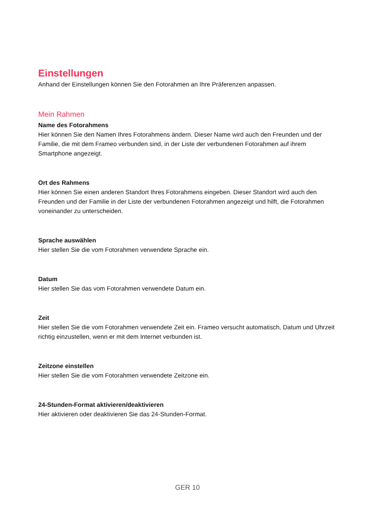Einstellungen
Anhand der Einstellungen können Sie den Fotorahmen an Ihre Präferenzen anpassen.
Mein Rahmen
Name des Fotorahmens
Hier können Sie den Namen Ihres Fotorahmens ändern. Dieser Name wird auch den Freunden und der Familie, die mit dem Frameo verbunden sind, in der Liste der verbundenen Fotorahmen auf ihrem Smartphone angezeigt.
Ort des Rahmens
Hier können Sie einen anderen Standort Ihres Fotorahmens eingeben. Dieser Standort wird auch den Freunden und der Familie in der Liste der verbundenen Fotorahmen angezeigt und hilft, die Fotorahmen voneinander zu unterscheiden.
Sprache auswählen
Hier stellen Sie die vom Fotorahmen verwendete Sprache ein.
Datum
Hier stellen Sie das vom Fotorahmen verwendete Datum ein.
Zeit
Hier stellen Sie die vom Fotorahmen verwendete Zeit ein. Frameo versucht automatisch, Datum und Uhrzeit richtig einzustellen, wenn er mit dem Internet verbunden ist.
Zeitzone einstellen
Hier stellen Sie die vom Fotorahmen verwendete Zeitzone ein.
24-Stunden-Format aktivieren/deaktivieren
Hier aktivieren oder deaktivieren Sie das 24-Stunden-Format.
GER 10